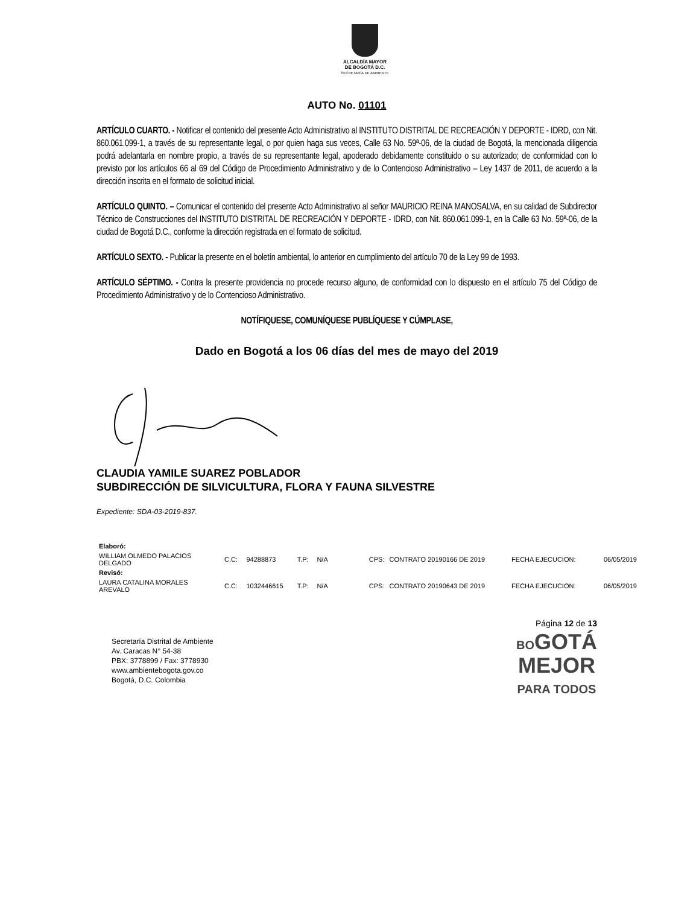ALCALDÍA MAYOR
DE BOGOTÁ D.C.
SECRETARÍA DE AMBIENTE
AUTO No. 01101
ARTÍCULO CUARTO. - Notificar el contenido del presente Acto Administrativo al INSTITUTO DISTRITAL DE RECREACIÓN Y DEPORTE - IDRD, con Nit. 860.061.099-1, a través de su representante legal, o por quien haga sus veces, Calle 63 No. 59ª-06, de la ciudad de Bogotá, la mencionada diligencia podrá adelantarla en nombre propio, a través de su representante legal, apoderado debidamente constituido o su autorizado; de conformidad con lo previsto por los artículos 66 al 69 del Código de Procedimiento Administrativo y de lo Contencioso Administrativo – Ley 1437 de 2011, de acuerdo a la dirección inscrita en el formato de solicitud inicial.
ARTÍCULO QUINTO. – Comunicar el contenido del presente Acto Administrativo al señor MAURICIO REINA MANOSALVA, en su calidad de Subdirector Técnico de Construcciones del INSTITUTO DISTRITAL DE RECREACIÓN Y DEPORTE - IDRD, con Nit. 860.061.099-1, en la Calle 63 No. 59ª-06, de la ciudad de Bogotá D.C., conforme la dirección registrada en el formato de solicitud.
ARTÍCULO SEXTO. - Publicar la presente en el boletín ambiental, lo anterior en cumplimiento del artículo 70 de la Ley 99 de 1993.
ARTÍCULO SÉPTIMO. - Contra la presente providencia no procede recurso alguno, de conformidad con lo dispuesto en el artículo 75 del Código de Procedimiento Administrativo y de lo Contencioso Administrativo.
NOTÍFIQUESE, COMUNÍQUESE PUBLÍQUESE Y CÚMPLASE,
Dado en Bogotá a los 06 días del mes de mayo del 2019
CLAUDIA YAMILE SUAREZ POBLADOR
SUBDIRECCIÓN DE SILVICULTURA, FLORA Y FAUNA SILVESTRE
Expediente: SDA-03-2019-837.
| Elaboró: | | | | | | | | |
| WILLIAM OLMEDO PALACIOS DELGADO | C.C: | 94288873 | T.P: | N/A | CPS: | CONTRATO 20190166 DE 2019 | FECHA EJECUCION: | 06/05/2019 |
| Revisó: | | | | | | | | |
| LAURA CATALINA MORALES AREVALO | C.C: | 1032446615 | T.P: | N/A | CPS: | CONTRATO 20190643 DE 2019 | FECHA EJECUCION: | 06/05/2019 |
Secretaría Distrital de Ambiente
Av. Caracas N° 54-38
PBX: 3778899 / Fax: 3778930
www.ambientebogota.gov.co
Bogotá, D.C. Colombia
Página 12 de 13
BOGOTÁ
MEJOR
PARA TODOS